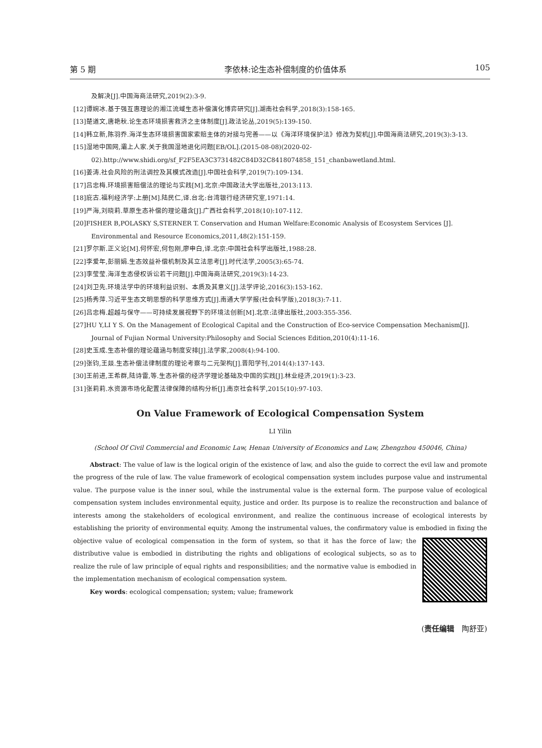第 5 期 李依林:论生态补偿制度的价值体系 105
及解决[J].中国海商法研究,2019(2):3-9.
[12]谭婉冰.基于强互惠理论的湘江流域生态补偿演化博弈研究[J].湖南社会科学,2018(3):158-165.
[13]楚道文,唐艳秋.论生态环境损害救济之主体制度[J].政法论丛,2019(5):139-150.
[14]韩立新,陈羽乔.海洋生态环境损害国家索赔主体的对接与完善——以《海洋环境保护法》修改为契机[J].中国海商法研究,2019(3):3-13.
[15]湿地中国网,灞上人家.关于我国湿地退化问题[EB/OL].(2015-08-08)(2020-02-02).http://www.shidi.org/sf_F2F5EA3C3731482C84D32C8418074858_151_chanbawetland.html.
[16]姜涛.社会风险的刑法调控及其模式改造[J].中国社会科学,2019(7):109-134.
[17]吕忠梅.环境损害赔偿法的理论与实践[M].北京:中国政法大学出版社,2013:113.
[18]庇古.福利经济学:上册[M].陆民仁,译.台北:台湾银行经济研究室,1971:14.
[19]严海,刘晓莉.草原生态补偿的理论蕴含[J].广西社会科学,2018(10):107-112.
[20]FISHER B,POLASKY S,STERNER T. Conservation and Human Welfare:Economic Analysis of Ecosystem Services [J]. Environmental and Resource Economics,2011,48(2):151-159.
[21]罗尔斯.正义论[M].何怀宏,何包刚,廖申白,译.北京:中国社会科学出版社,1988:28.
[22]李爱年,彭丽娟.生态效益补偿机制及其立法思考[J].时代法学,2005(3):65-74.
[23]李莹莹.海洋生态侵权诉讼若干问题[J].中国海商法研究,2019(3):14-23.
[24]刘卫先.环境法学中的环境利益识别、本质及其意义[J].法学评论,2016(3):153-162.
[25]杨秀萍.习近平生态文明思想的科学思维方式[J].南通大学学报(社会科学版),2018(3):7-11.
[26]吕忠梅.超越与保守——可持续发展视野下的环境法创新[M].北京:法律出版社,2003:355-356.
[27]HU Y,LI Y S. On the Management of Ecological Capital and the Construction of Eco-service Compensation Mechanism[J]. Journal of Fujian Normal University:Philosophy and Social Sciences Edition,2010(4):11-16.
[28]史玉成.生态补偿的理论蕴涵与制度安排[J].法学家,2008(4):94-100.
[29]张钧,王燚.生态补偿法律制度的理论考察与二元架构[J].晋阳学刊,2014(4):137-143.
[30]王前进,王希群,陆诗雷,等.生态补偿的经济学理论基础及中国的实践[J].林业经济,2019(1):3-23.
[31]张莉莉.水资源市场化配置法律保障的结构分析[J].南京社会科学,2015(10):97-103.
On Value Framework of Ecological Compensation System
LI Yilin
(School Of Civil Commercial and Economic Law, Henan University of Economics and Law, Zhengzhou 450046, China)
Abstract: The value of law is the logical origin of the existence of law, and also the guide to correct the evil law and promote the progress of the rule of law. The value framework of ecological compensation system includes purpose value and instrumental value. The purpose value is the inner soul, while the instrumental value is the external form. The purpose value of ecological compensation system includes environmental equity, justice and order. Its purpose is to realize the reconstruction and balance of interests among the stakeholders of ecological environment, and realize the continuous increase of ecological interests by establishing the priority of environmental equity. Among the instrumental values, the confirmatory value is embodied in fixing the objective value of ecological compensation in the form of system, so that it has the force of law; the distributive value is embodied in distributing the rights and obligations of ecological subjects, so as to realize the rule of law principle of equal rights and responsibilities; and the normative value is embodied in the implementation mechanism of ecological compensation system.
Key words: ecological compensation; system; value; framework
(责任编辑　陶舒亚)